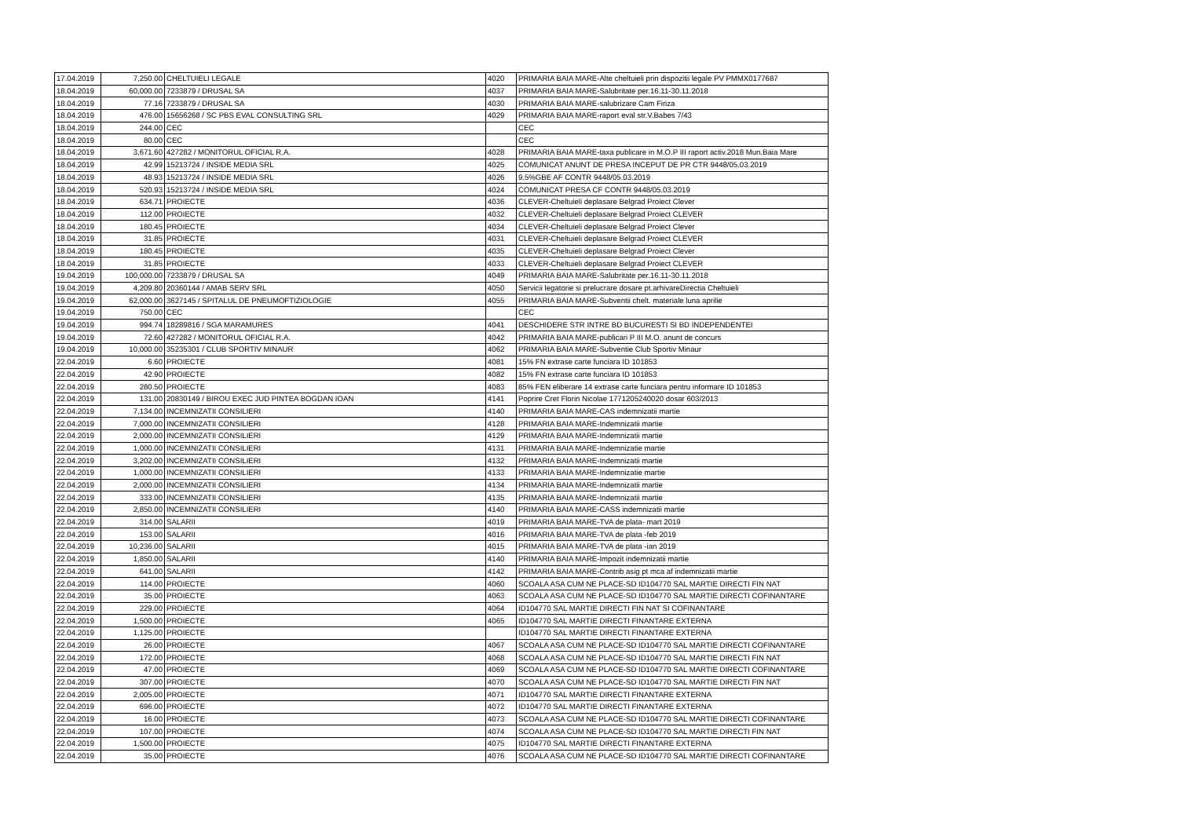| 17.04.2019 | 7,250.00 | CHELTUIELI LEGALE | 4020 | PRIMARIA BAIA MARE-Alte cheltuieli prin dispozitii legale PV PMMX0177687 |
| 18.04.2019 | 60,000.00 | 7233879 / DRUSAL SA | 4037 | PRIMARIA BAIA MARE-Salubritate per.16.11-30.11.2018 |
| 18.04.2019 | 77.16 | 7233879 / DRUSAL SA | 4030 | PRIMARIA BAIA MARE-salubrizare Cam Firiza |
| 18.04.2019 | 476.00 | 15656268 / SC PBS EVAL CONSULTING SRL | 4029 | PRIMARIA BAIA MARE-raport eval str.V.Babes 7/43 |
| 18.04.2019 | 244.00 | CEC | | CEC |
| 18.04.2019 | 80.00 | CEC | | CEC |
| 18.04.2019 | 3,671.60 | 427282 / MONITORUL OFICIAL R.A. | 4028 | PRIMARIA BAIA MARE-taxa publicare in M.O.P III raport activ.2018 Mun.Baia Mare |
| 18.04.2019 | 42.99 | 15213724 / INSIDE MEDIA SRL | 4025 | COMUNICAT ANUNT DE PRESA INCEPUT DE PR CTR 9448/05.03.2019 |
| 18.04.2019 | 48.93 | 15213724 / INSIDE MEDIA SRL | 4026 | 9.5%GBE AF CONTR 9448/05.03.2019 |
| 18.04.2019 | 520.93 | 15213724 / INSIDE MEDIA SRL | 4024 | COMUNICAT PRESA CF CONTR 9448/05.03.2019 |
| 18.04.2019 | 634.71 | PROIECTE | 4036 | CLEVER-Cheltuieli deplasare Belgrad Proiect Clever |
| 18.04.2019 | 112.00 | PROIECTE | 4032 | CLEVER-Cheltuieli deplasare Belgrad Proiect CLEVER |
| 18.04.2019 | 180.45 | PROIECTE | 4034 | CLEVER-Cheltuieli deplasare Belgrad Proiect Clever |
| 18.04.2019 | 31.85 | PROIECTE | 4031 | CLEVER-Cheltuieli deplasare Belgrad Proiect CLEVER |
| 18.04.2019 | 180.45 | PROIECTE | 4035 | CLEVER-Cheltuieli deplasare Belgrad Proiect Clever |
| 18.04.2019 | 31.85 | PROIECTE | 4033 | CLEVER-Cheltuieli deplasare Belgrad Proiect CLEVER |
| 19.04.2019 | 100,000.00 | 7233879 / DRUSAL SA | 4049 | PRIMARIA BAIA MARE-Salubritate per.16.11-30.11.2018 |
| 19.04.2019 | 4,209.80 | 20360144 / AMAB SERV SRL | 4050 | Servicii legatorie si prelucrare dosare pt.arhivareDirectia Cheltuieli |
| 19.04.2019 | 62,000.00 | 3627145 / SPITALUL DE PNEUMOFTIZIOLOGIE | 4055 | PRIMARIA BAIA MARE-Subventii chelt. materiale luna aprilie |
| 19.04.2019 | 750.00 | CEC | | CEC |
| 19.04.2019 | 994.74 | 18289816 / SGA MARAMURES | 4041 | DESCHIDERE STR INTRE BD BUCURESTI SI BD INDEPENDENTEI |
| 19.04.2019 | 72.60 | 427282 / MONITORUL OFICIAL R.A. | 4042 | PRIMARIA BAIA MARE-publicari P III M.O. anunt de concurs |
| 19.04.2019 | 10,000.00 | 35235301 / CLUB SPORTIV MINAUR | 4062 | PRIMARIA BAIA MARE-Subventie Club Sportiv Minaur |
| 22.04.2019 | 6.60 | PROIECTE | 4081 | 15% FN extrase carte funciara ID 101853 |
| 22.04.2019 | 42.90 | PROIECTE | 4082 | 15% FN extrase carte funciara ID 101853 |
| 22.04.2019 | 280.50 | PROIECTE | 4083 | 85% FEN eliberare 14 extrase carte funciara pentru informare ID 101853 |
| 22.04.2019 | 131.00 | 20830149 / BIROU EXEC JUD PINTEA BOGDAN IOAN | 4141 | Poprire Cret Florin Nicolae 1771205240020 dosar 603/2013 |
| 22.04.2019 | 7,134.00 | INCEMNIZATII CONSILIERI | 4140 | PRIMARIA BAIA MARE-CAS indemnizatii martie |
| 22.04.2019 | 7,000.00 | INCEMNIZATII CONSILIERI | 4128 | PRIMARIA BAIA MARE-Indemnizatii martie |
| 22.04.2019 | 2,000.00 | INCEMNIZATII CONSILIERI | 4129 | PRIMARIA BAIA MARE-Indemnizatii martie |
| 22.04.2019 | 1,000.00 | INCEMNIZATII CONSILIERI | 4131 | PRIMARIA BAIA MARE-Indemnizatie martie |
| 22.04.2019 | 3,202.00 | INCEMNIZATII CONSILIERI | 4132 | PRIMARIA BAIA MARE-Indemnizatii martie |
| 22.04.2019 | 1,000.00 | INCEMNIZATII CONSILIERI | 4133 | PRIMARIA BAIA MARE-Indemnizatie martie |
| 22.04.2019 | 2,000.00 | INCEMNIZATII CONSILIERI | 4134 | PRIMARIA BAIA MARE-Indemnizatii martie |
| 22.04.2019 | 333.00 | INCEMNIZATII CONSILIERI | 4135 | PRIMARIA BAIA MARE-Indemnizatii martie |
| 22.04.2019 | 2,850.00 | INCEMNIZATII CONSILIERI | 4140 | PRIMARIA BAIA MARE-CASS indemnizatii martie |
| 22.04.2019 | 314.00 | SALARII | 4019 | PRIMARIA BAIA MARE-TVA de plata- mart 2019 |
| 22.04.2019 | 153.00 | SALARII | 4016 | PRIMARIA BAIA MARE-TVA de plata -feb 2019 |
| 22.04.2019 | 10,236.00 | SALARII | 4015 | PRIMARIA BAIA MARE-TVA de plata -ian 2019 |
| 22.04.2019 | 1,850.00 | SALARII | 4140 | PRIMARIA BAIA MARE-Impozit indemnizatii martie |
| 22.04.2019 | 641.00 | SALARII | 4142 | PRIMARIA BAIA MARE-Contrib asig pt mca af indemnizatii martie |
| 22.04.2019 | 114.00 | PROIECTE | 4060 | SCOALA ASA CUM NE PLACE-SD ID104770 SAL MARTIE DIRECTI FIN NAT |
| 22.04.2019 | 35.00 | PROIECTE | 4063 | SCOALA ASA CUM NE PLACE-SD ID104770 SAL MARTIE DIRECTI COFINANTARE |
| 22.04.2019 | 229.00 | PROIECTE | 4064 | ID104770 SAL MARTIE DIRECTI FIN NAT SI COFINANTARE |
| 22.04.2019 | 1,500.00 | PROIECTE | 4065 | ID104770 SAL MARTIE DIRECTI FINANTARE EXTERNA |
| 22.04.2019 | 1,125.00 | PROIECTE | | ID104770 SAL MARTIE DIRECTI FINANTARE EXTERNA |
| 22.04.2019 | 26.00 | PROIECTE | 4067 | SCOALA ASA CUM NE PLACE-SD ID104770 SAL MARTIE DIRECTI COFINANTARE |
| 22.04.2019 | 172.00 | PROIECTE | 4068 | SCOALA ASA CUM NE PLACE-SD ID104770 SAL MARTIE DIRECTI FIN NAT |
| 22.04.2019 | 47.00 | PROIECTE | 4069 | SCOALA ASA CUM NE PLACE-SD ID104770 SAL MARTIE DIRECTI COFINANTARE |
| 22.04.2019 | 307.00 | PROIECTE | 4070 | SCOALA ASA CUM NE PLACE-SD ID104770 SAL MARTIE DIRECTI FIN NAT |
| 22.04.2019 | 2,005.00 | PROIECTE | 4071 | ID104770 SAL MARTIE DIRECTI FINANTARE EXTERNA |
| 22.04.2019 | 696.00 | PROIECTE | 4072 | ID104770 SAL MARTIE DIRECTI FINANTARE EXTERNA |
| 22.04.2019 | 16.00 | PROIECTE | 4073 | SCOALA ASA CUM NE PLACE-SD ID104770 SAL MARTIE DIRECTI COFINANTARE |
| 22.04.2019 | 107.00 | PROIECTE | 4074 | SCOALA ASA CUM NE PLACE-SD ID104770 SAL MARTIE DIRECTI FIN NAT |
| 22.04.2019 | 1,500.00 | PROIECTE | 4075 | ID104770 SAL MARTIE DIRECTI FINANTARE EXTERNA |
| 22.04.2019 | 35.00 | PROIECTE | 4076 | SCOALA ASA CUM NE PLACE-SD ID104770 SAL MARTIE DIRECTI COFINANTARE |